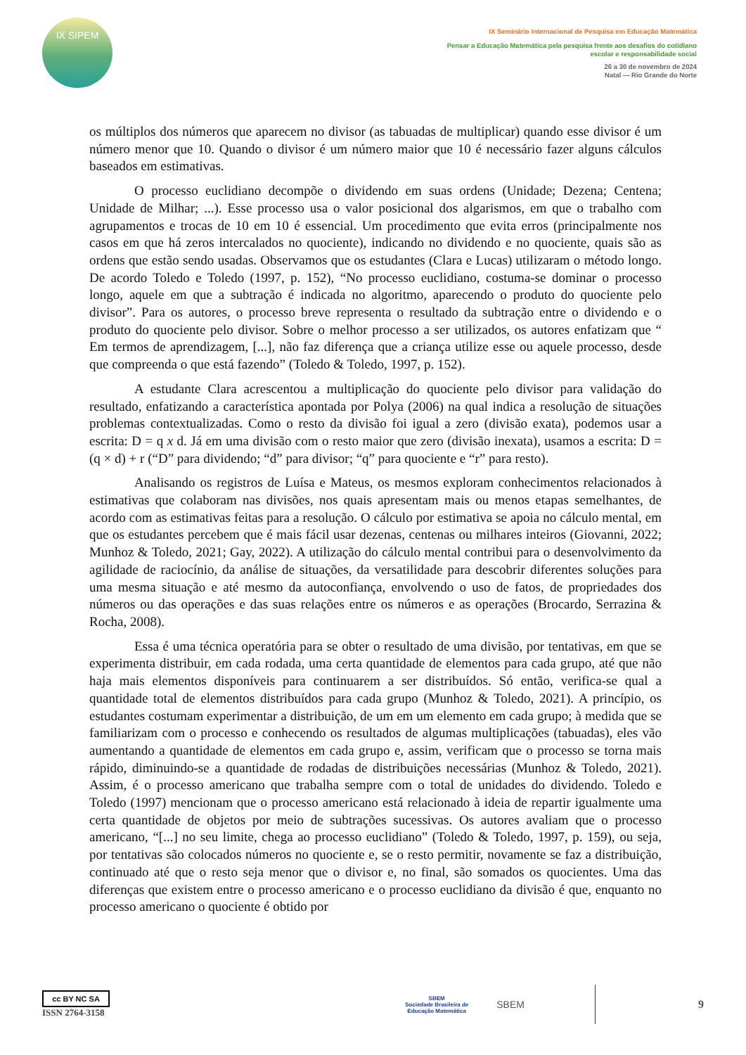IX SIPEM
IX Seminário Internacional de Pesquisa em Educação Matemática
Pensar a Educação Matemática pela pesquisa frente aos desafios do cotidiano
escolar e responsabilidade social
26 a 30 de novembro de 2024
Natal — Rio Grande do Norte
os múltiplos dos números que aparecem no divisor (as tabuadas de multiplicar) quando esse divisor é um número menor que 10. Quando o divisor é um número maior que 10 é necessário fazer alguns cálculos baseados em estimativas.
O processo euclidiano decompõe o dividendo em suas ordens (Unidade; Dezena; Centena; Unidade de Milhar; ...). Esse processo usa o valor posicional dos algarismos, em que o trabalho com agrupamentos e trocas de 10 em 10 é essencial. Um procedimento que evita erros (principalmente nos casos em que há zeros intercalados no quociente), indicando no dividendo e no quociente, quais são as ordens que estão sendo usadas. Observamos que os estudantes (Clara e Lucas) utilizaram o método longo. De acordo Toledo e Toledo (1997, p. 152), “No processo euclidiano, costuma-se dominar o processo longo, aquele em que a subtração é indicada no algoritmo, aparecendo o produto do quociente pelo divisor”. Para os autores, o processo breve representa o resultado da subtração entre o dividendo e o produto do quociente pelo divisor. Sobre o melhor processo a ser utilizados, os autores enfatizam que “ Em termos de aprendizagem, [...], não faz diferença que a criança utilize esse ou aquele processo, desde que compreenda o que está fazendo” (Toledo & Toledo, 1997, p. 152).
A estudante Clara acrescentou a multiplicação do quociente pelo divisor para validação do resultado, enfatizando a característica apontada por Polya (2006) na qual indica a resolução de situações problemas contextualizadas. Como o resto da divisão foi igual a zero (divisão exata), podemos usar a escrita: D = q x d. Já em uma divisão com o resto maior que zero (divisão inexata), usamos a escrita: D = (q × d) + r (“D” para dividendo; “d” para divisor; “q” para quociente e “r” para resto).
Analisando os registros de Luísa e Mateus, os mesmos exploram conhecimentos relacionados à estimativas que colaboram nas divisões, nos quais apresentam mais ou menos etapas semelhantes, de acordo com as estimativas feitas para a resolução. O cálculo por estimativa se apoia no cálculo mental, em que os estudantes percebem que é mais fácil usar dezenas, centenas ou milhares inteiros (Giovanni, 2022; Munhoz & Toledo, 2021; Gay, 2022). A utilização do cálculo mental contribui para o desenvolvimento da agilidade de raciocínio, da análise de situações, da versatilidade para descobrir diferentes soluções para uma mesma situação e até mesmo da autoconfiança, envolvendo o uso de fatos, de propriedades dos números ou das operações e das suas relações entre os números e as operações (Brocardo, Serrazina & Rocha, 2008).
Essa é uma técnica operatória para se obter o resultado de uma divisão, por tentativas, em que se experimenta distribuir, em cada rodada, uma certa quantidade de elementos para cada grupo, até que não haja mais elementos disponíveis para continuarem a ser distribuídos. Só então, verifica-se qual a quantidade total de elementos distribuídos para cada grupo (Munhoz & Toledo, 2021). A princípio, os estudantes costumam experimentar a distribuição, de um em um elemento em cada grupo; à medida que se familiarizam com o processo e conhecendo os resultados de algumas multiplicações (tabuadas), eles vão aumentando a quantidade de elementos em cada grupo e, assim, verificam que o processo se torna mais rápido, diminuindo-se a quantidade de rodadas de distribuições necessárias (Munhoz & Toledo, 2021). Assim, é o processo americano que trabalha sempre com o total de unidades do dividendo. Toledo e Toledo (1997) mencionam que o processo americano está relacionado à ideia de repartir igualmente uma certa quantidade de objetos por meio de subtrações sucessivas. Os autores avaliam que o processo americano, “[...] no seu limite, chega ao processo euclidiano” (Toledo & Toledo, 1997, p. 159), ou seja, por tentativas são colocados números no quociente e, se o resto permitir, novamente se faz a distribuição, continuado até que o resto seja menor que o divisor e, no final, são somados os quocientes. Uma das diferenças que existem entre o processo americano e o processo euclidiano da divisão é que, enquanto no processo americano o quociente é obtido por
cc BY NC SA
ISSN 2764-3158
SBEM
Sociedade Brasileira de
Educação Matemática
SBEM 9